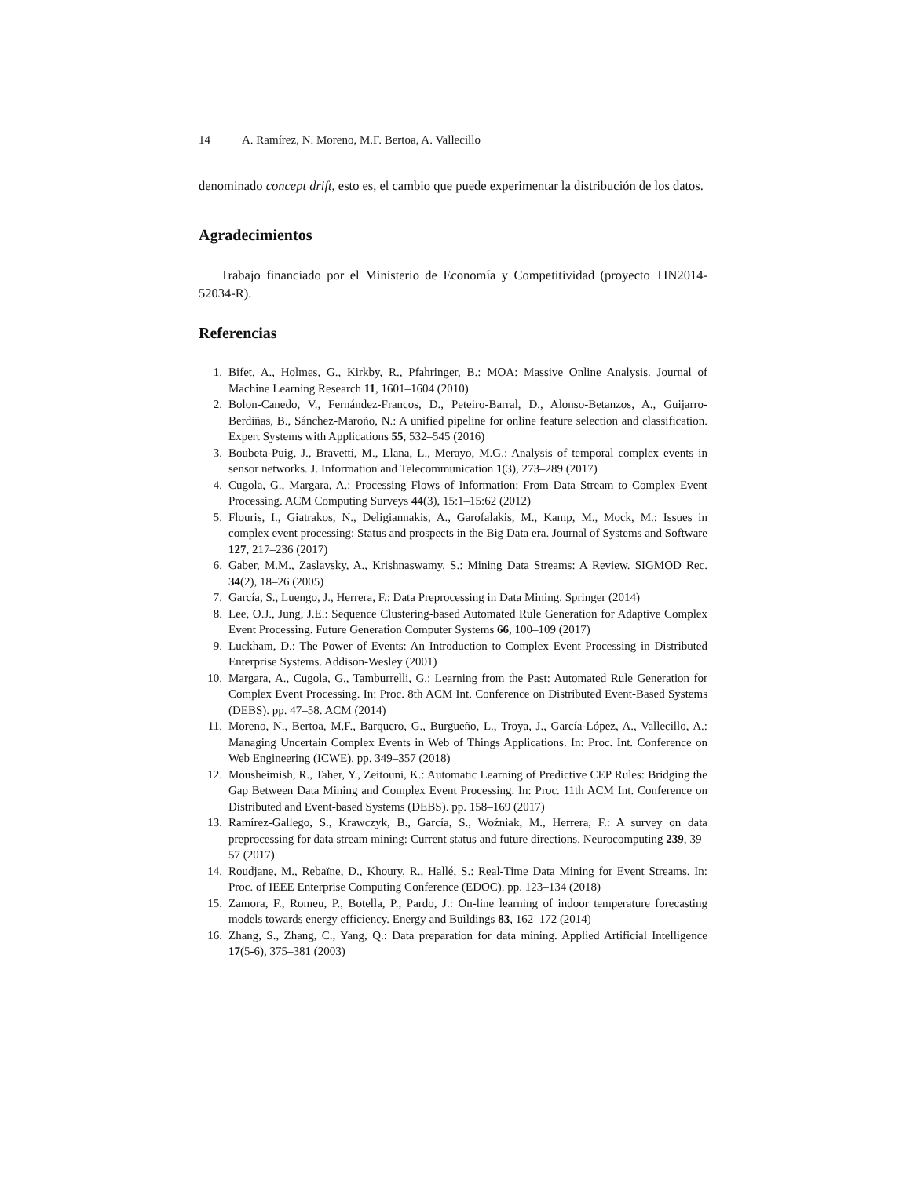14 A. Ramírez, N. Moreno, M.F. Bertoa, A. Vallecillo
denominado concept drift, esto es, el cambio que puede experimentar la distribución de los datos.
Agradecimientos
Trabajo financiado por el Ministerio de Economía y Competitividad (proyecto TIN2014-52034-R).
Referencias
1. Bifet, A., Holmes, G., Kirkby, R., Pfahringer, B.: MOA: Massive Online Analysis. Journal of Machine Learning Research 11, 1601–1604 (2010)
2. Bolon-Canedo, V., Fernández-Francos, D., Peteiro-Barral, D., Alonso-Betanzos, A., Guijarro-Berdiñas, B., Sánchez-Maroño, N.: A unified pipeline for online feature selection and classification. Expert Systems with Applications 55, 532–545 (2016)
3. Boubeta-Puig, J., Bravetti, M., Llana, L., Merayo, M.G.: Analysis of temporal complex events in sensor networks. J. Information and Telecommunication 1(3), 273–289 (2017)
4. Cugola, G., Margara, A.: Processing Flows of Information: From Data Stream to Complex Event Processing. ACM Computing Surveys 44(3), 15:1–15:62 (2012)
5. Flouris, I., Giatrakos, N., Deligiannakis, A., Garofalakis, M., Kamp, M., Mock, M.: Issues in complex event processing: Status and prospects in the Big Data era. Journal of Systems and Software 127, 217–236 (2017)
6. Gaber, M.M., Zaslavsky, A., Krishnaswamy, S.: Mining Data Streams: A Review. SIGMOD Rec. 34(2), 18–26 (2005)
7. García, S., Luengo, J., Herrera, F.: Data Preprocessing in Data Mining. Springer (2014)
8. Lee, O.J., Jung, J.E.: Sequence Clustering-based Automated Rule Generation for Adaptive Complex Event Processing. Future Generation Computer Systems 66, 100–109 (2017)
9. Luckham, D.: The Power of Events: An Introduction to Complex Event Processing in Distributed Enterprise Systems. Addison-Wesley (2001)
10. Margara, A., Cugola, G., Tamburrelli, G.: Learning from the Past: Automated Rule Generation for Complex Event Processing. In: Proc. 8th ACM Int. Conference on Distributed Event-Based Systems (DEBS). pp. 47–58. ACM (2014)
11. Moreno, N., Bertoa, M.F., Barquero, G., Burgueño, L., Troya, J., García-López, A., Vallecillo, A.: Managing Uncertain Complex Events in Web of Things Applications. In: Proc. Int. Conference on Web Engineering (ICWE). pp. 349–357 (2018)
12. Mousheimish, R., Taher, Y., Zeitouni, K.: Automatic Learning of Predictive CEP Rules: Bridging the Gap Between Data Mining and Complex Event Processing. In: Proc. 11th ACM Int. Conference on Distributed and Event-based Systems (DEBS). pp. 158–169 (2017)
13. Ramírez-Gallego, S., Krawczyk, B., García, S., Woźniak, M., Herrera, F.: A survey on data preprocessing for data stream mining: Current status and future directions. Neurocomputing 239, 39–57 (2017)
14. Roudjane, M., Rebaïne, D., Khoury, R., Hallé, S.: Real-Time Data Mining for Event Streams. In: Proc. of IEEE Enterprise Computing Conference (EDOC). pp. 123–134 (2018)
15. Zamora, F., Romeu, P., Botella, P., Pardo, J.: On-line learning of indoor temperature forecasting models towards energy efficiency. Energy and Buildings 83, 162–172 (2014)
16. Zhang, S., Zhang, C., Yang, Q.: Data preparation for data mining. Applied Artificial Intelligence 17(5-6), 375–381 (2003)